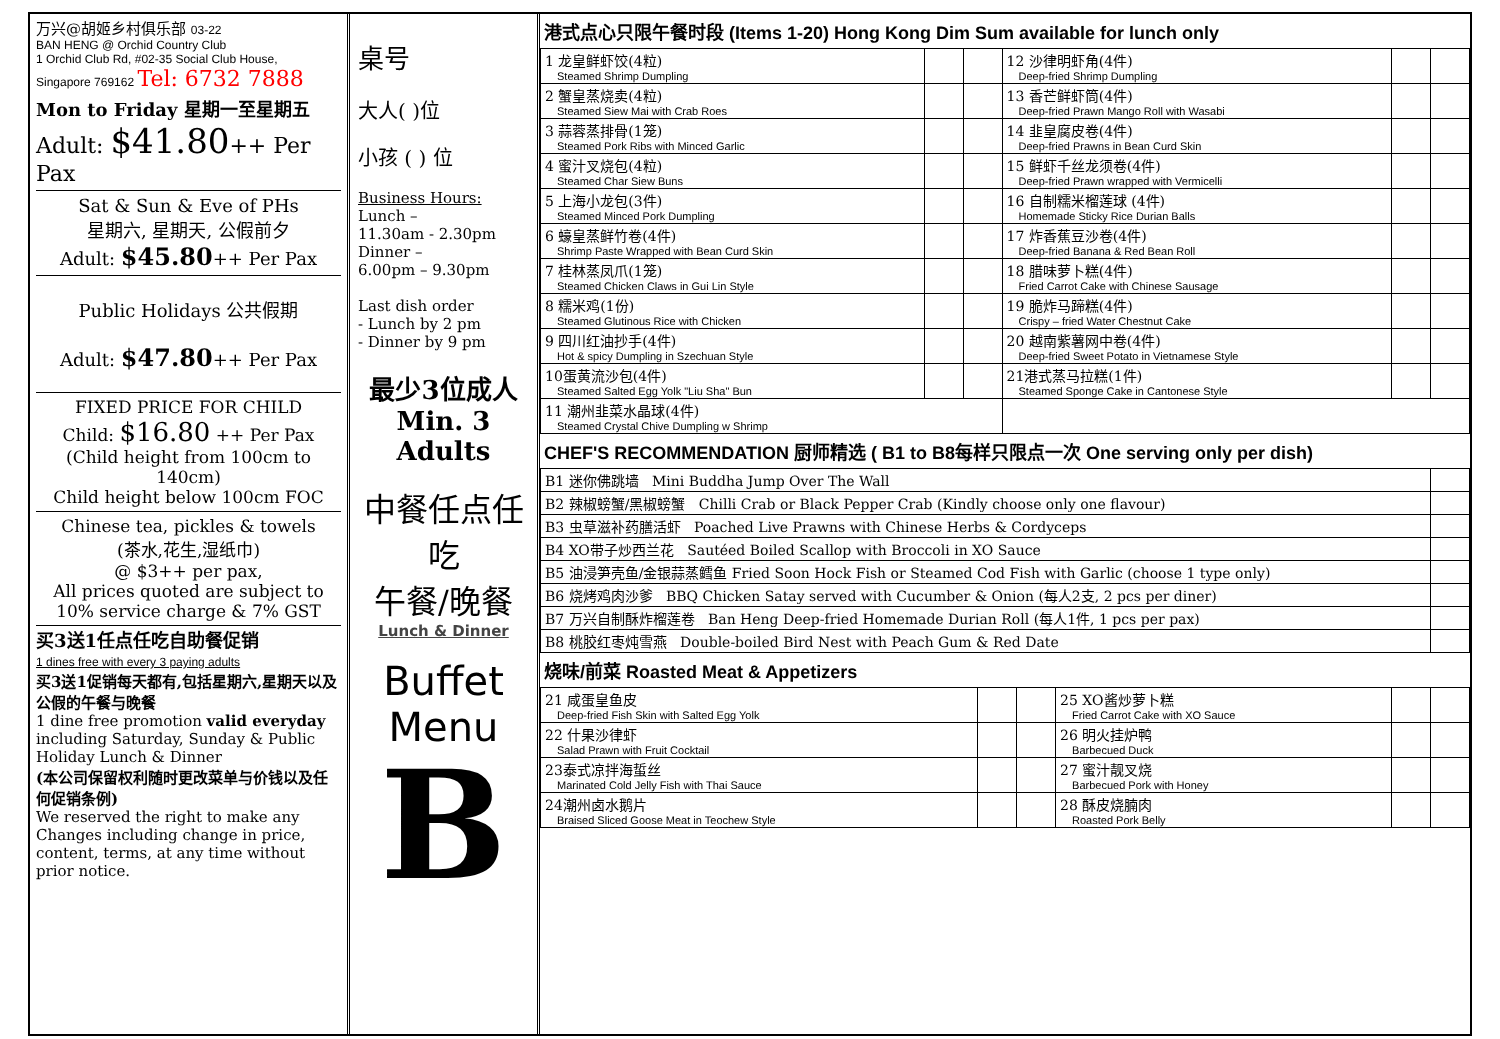万兴@胡姬乡村俱乐部 03-22
BAN HENG @ Orchid Country Club
1 Orchid Club Rd, #02-35 Social Club House,
Singapore 769162 Tel: 6732 7888
Mon to Friday 星期一至星期五
Adult: $41.80++ Per Pax
Sat & Sun & Eve of PHs
星期六, 星期天, 公假前夕
Adult: $45.80++ Per Pax
Public Holidays 公共假期
Adult: $47.80++ Per Pax
FIXED PRICE FOR CHILD
Child: $16.80 ++ Per Pax
(Child height from 100cm to 140cm)
Child height below 100cm FOC
Chinese tea, pickles & towels
(茶水,花生,湿纸巾)
@ $3++ per pax,
All prices quoted are subject to
10% service charge & 7% GST
买3送1任点任吃自助餐促销
1 dines free with every 3 paying adults
买3送1促销每天都有,包括星期六,星期天以及公假的午餐与晚餐
1 dine free promotion valid everyday including Saturday, Sunday & Public Holiday Lunch & Dinner
(本公司保留权利随时更改菜单与价钱以及任何促销条例)
We reserved the right to make any Changes including change in price, content, terms, at any time without prior notice.
桌号
大人( )位
小孩 ( ) 位
Business Hours:
Lunch –
11.30am - 2.30pm
Dinner –
6.00pm – 9.30pm
Last dish order
- Lunch by 2 pm
- Dinner by 9 pm
最少3位成人
Min. 3 Adults
中餐任点任吃
午餐/晚餐
Lunch & Dinner
Buffet
Menu
B
港式点心只限午餐时段 (Items 1-20) Hong Kong Dim Sum available for lunch only
| 1 龙皇鲜虾饺(4粒) Steamed Shrimp Dumpling | | | 12 沙律明虾角(4件) Deep-fried Shrimp Dumpling | | |
| 2 蟹皇蒸烧卖(4粒) Steamed Siew Mai with Crab Roes | | | 13 香芒鲜虾筒(4件) Deep-fried Prawn Mango Roll with Wasabi | | |
| 3 蒜蓉蒸排骨(1笼) Steamed Pork Ribs with Minced Garlic | | | 14 韭皇腐皮卷(4件) Deep-fried Prawns in Bean Curd Skin | | |
| 4 蜜汁叉烧包(4粒) Steamed Char Siew Buns | | | 15 鲜虾千丝龙须卷(4件) Deep-fried Prawn wrapped with Vermicelli | | |
| 5 上海小龙包(3件) Steamed Minced Pork Dumpling | | | 16 自制糯米榴莲球 (4件) Homemade Sticky Rice Durian Balls | | |
| 6 蠔皇蒸鲜竹卷(4件) Shrimp Paste Wrapped with Bean Curd Skin | | | 17 炸香蕉豆沙卷(4件) Deep-fried Banana & Red Bean Roll | | |
| 7 桂林蒸凤爪(1笼) Steamed Chicken Claws in Gui Lin Style | | | 18 腊味萝卜糕(4件) Fried Carrot Cake with Chinese Sausage | | |
| 8 糯米鸡(1份) Steamed Glutinous Rice with Chicken | | | 19 脆炸马蹄糕(4件) Crispy – fried Water Chestnut Cake | | |
| 9 四川红油抄手(4件) Hot & spicy Dumpling in Szechuan Style | | | 20 越南紫薯网中卷(4件) Deep-fried Sweet Potato in Vietnamese Style | | |
| 10蛋黄流沙包(4件) Steamed Salted Egg Yolk "Liu Sha" Bun | | | 21港式蒸马拉糕(1件) Steamed Sponge Cake in Cantonese Style | | |
| 11 潮州韭菜水晶球(4件) Steamed Crystal Chive Dumpling w Shrimp | | | | | |
CHEF'S RECOMMENDATION 厨师精选 ( B1 to B8每样只限点一次 One serving only per dish)
| B1 迷你佛跳墙 Mini Buddha Jump Over The Wall | |
| B2 辣椒螃蟹/黑椒螃蟹 Chilli Crab or Black Pepper Crab (Kindly choose only one flavour) | |
| B3 虫草滋补药膳活虾 Poached Live Prawns with Chinese Herbs & Cordyceps | |
| B4 XO带子炒西兰花 Sautéed Boiled Scallop with Broccoli in XO Sauce | |
| B5 油浸笋壳鱼/金银蒜蒸鳕鱼 Fried Soon Hock Fish or Steamed Cod Fish with Garlic (choose 1 type only) | |
| B6 烧烤鸡肉沙爹 BBQ Chicken Satay served with Cucumber & Onion (每人2支, 2 pcs per diner) | |
| B7 万兴自制酥炸榴莲卷 Ban Heng Deep-fried Homemade Durian Roll (每人1件, 1 pcs per pax) | |
| B8 桃胶红枣炖雪燕 Double-boiled Bird Nest with Peach Gum & Red Date | |
烧味/前菜 Roasted Meat & Appetizers
| 21 咸蛋皇鱼皮 Deep-fried Fish Skin with Salted Egg Yolk | | | 25 XO酱炒萝卜糕 Fried Carrot Cake with XO Sauce | | |
| 22 什果沙律虾 Salad Prawn with Fruit Cocktail | | | 26 明火挂炉鸭 Barbecued Duck | | |
| 23泰式凉拌海蜇丝 Marinated Cold Jelly Fish with Thai Sauce | | | 27 蜜汁靓叉烧 Barbecued Pork with Honey | | |
| 24潮州卤水鹅片 Braised Sliced Goose Meat in Teochew Style | | | 28 酥皮烧腩肉 Roasted Pork Belly | | |